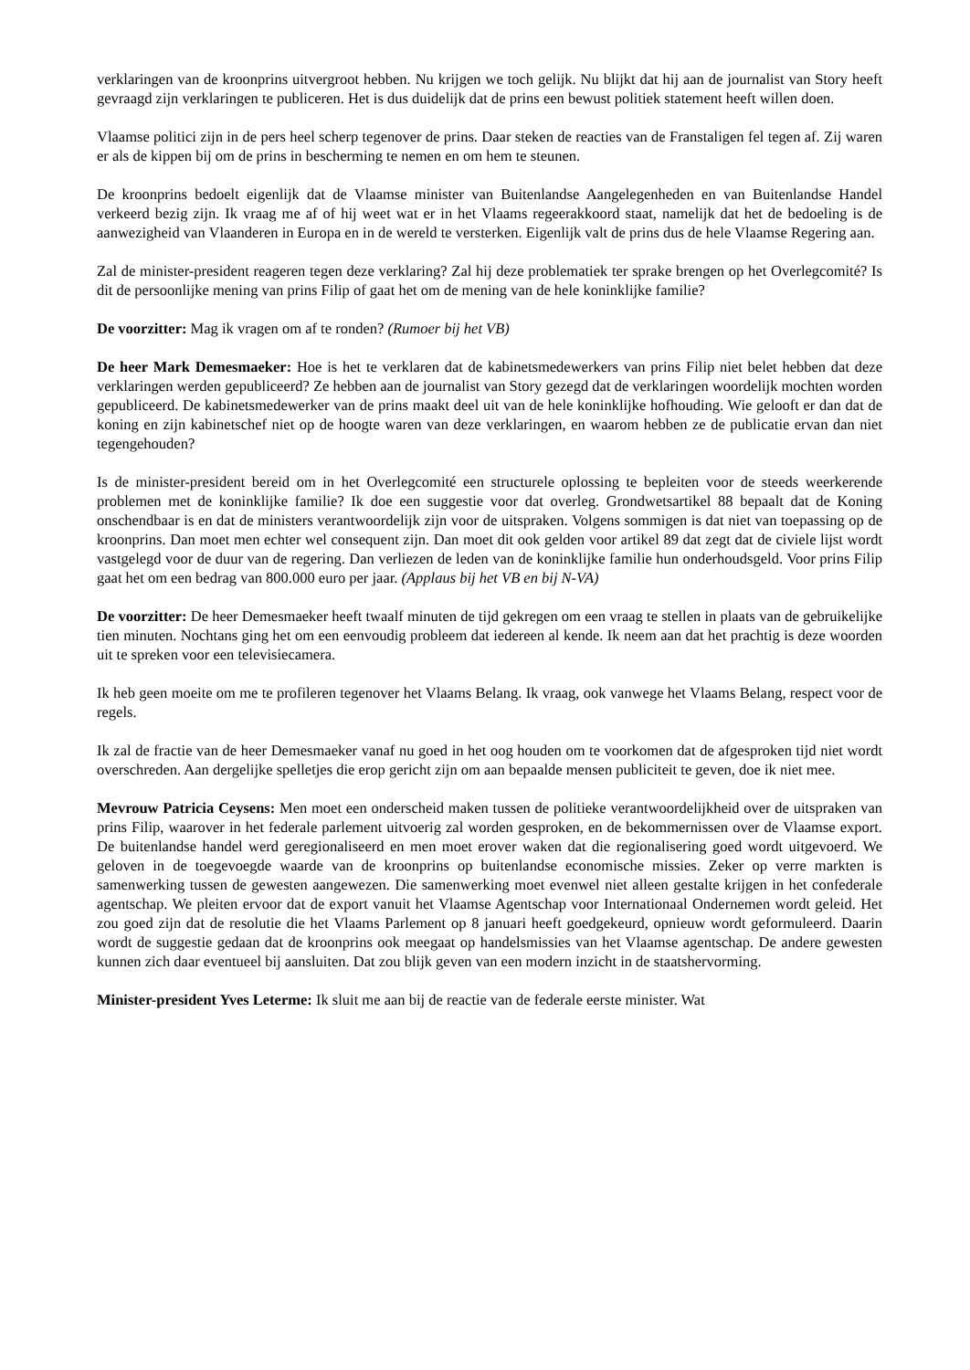verklaringen van de kroonprins uitvergroot hebben. Nu krijgen we toch gelijk. Nu blijkt dat hij aan de journalist van Story heeft gevraagd zijn verklaringen te publiceren. Het is dus duidelijk dat de prins een bewust politiek statement heeft willen doen.
Vlaamse politici zijn in de pers heel scherp tegenover de prins. Daar steken de reacties van de Franstaligen fel tegen af. Zij waren er als de kippen bij om de prins in bescherming te nemen en om hem te steunen.
De kroonprins bedoelt eigenlijk dat de Vlaamse minister van Buitenlandse Aangelegenheden en van Buitenlandse Handel verkeerd bezig zijn. Ik vraag me af of hij weet wat er in het Vlaams regeerakkoord staat, namelijk dat het de bedoeling is de aanwezigheid van Vlaanderen in Europa en in de wereld te versterken. Eigenlijk valt de prins dus de hele Vlaamse Regering aan.
Zal de minister-president reageren tegen deze verklaring? Zal hij deze problematiek ter sprake brengen op het Overlegcomité? Is dit de persoonlijke mening van prins Filip of gaat het om de mening van de hele koninklijke familie?
De voorzitter: Mag ik vragen om af te ronden? (Rumoer bij het VB)
De heer Mark Demesmaeker: Hoe is het te verklaren dat de kabinetsmedewerkers van prins Filip niet belet hebben dat deze verklaringen werden gepubliceerd? Ze hebben aan de journalist van Story gezegd dat de verklaringen woordelijk mochten worden gepubliceerd. De kabinetsmedewerker van de prins maakt deel uit van de hele koninklijke hofhouding. Wie gelooft er dan dat de koning en zijn kabinetschef niet op de hoogte waren van deze verklaringen, en waarom hebben ze de publicatie ervan dan niet tegengehouden?
Is de minister-president bereid om in het Overlegcomité een structurele oplossing te bepleiten voor de steeds weerkerende problemen met de koninklijke familie? Ik doe een suggestie voor dat overleg. Grondwetsartikel 88 bepaalt dat de Koning onschendbaar is en dat de ministers verantwoordelijk zijn voor de uitspraken. Volgens sommigen is dat niet van toepassing op de kroonprins. Dan moet men echter wel consequent zijn. Dan moet dit ook gelden voor artikel 89 dat zegt dat de civiele lijst wordt vastgelegd voor de duur van de regering. Dan verliezen de leden van de koninklijke familie hun onderhoudsgeld. Voor prins Filip gaat het om een bedrag van 800.000 euro per jaar. (Applaus bij het VB en bij N-VA)
De voorzitter: De heer Demesmaeker heeft twaalf minuten de tijd gekregen om een vraag te stellen in plaats van de gebruikelijke tien minuten. Nochtans ging het om een eenvoudig probleem dat iedereen al kende. Ik neem aan dat het prachtig is deze woorden uit te spreken voor een televisiecamera.
Ik heb geen moeite om me te profileren tegenover het Vlaams Belang. Ik vraag, ook vanwege het Vlaams Belang, respect voor de regels.
Ik zal de fractie van de heer Demesmaeker vanaf nu goed in het oog houden om te voorkomen dat de afgesproken tijd niet wordt overschreden. Aan dergelijke spelletjes die erop gericht zijn om aan bepaalde mensen publiciteit te geven, doe ik niet mee.
Mevrouw Patricia Ceysens: Men moet een onderscheid maken tussen de politieke verantwoordelijkheid over de uitspraken van prins Filip, waarover in het federale parlement uitvoerig zal worden gesproken, en de bekommernissen over de Vlaamse export. De buitenlandse handel werd geregionaliseerd en men moet erover waken dat die regionalisering goed wordt uitgevoerd. We geloven in de toegevoegde waarde van de kroonprins op buitenlandse economische missies. Zeker op verre markten is samenwerking tussen de gewesten aangewezen. Die samenwerking moet evenwel niet alleen gestalte krijgen in het confederale agentschap. We pleiten ervoor dat de export vanuit het Vlaamse Agentschap voor Internationaal Ondernemen wordt geleid. Het zou goed zijn dat de resolutie die het Vlaams Parlement op 8 januari heeft goedgekeurd, opnieuw wordt geformuleerd. Daarin wordt de suggestie gedaan dat de kroonprins ook meegaat op handelsmissies van het Vlaamse agentschap. De andere gewesten kunnen zich daar eventueel bij aansluiten. Dat zou blijk geven van een modern inzicht in de staatshervorming.
Minister-president Yves Leterme: Ik sluit me aan bij de reactie van de federale eerste minister. Wat